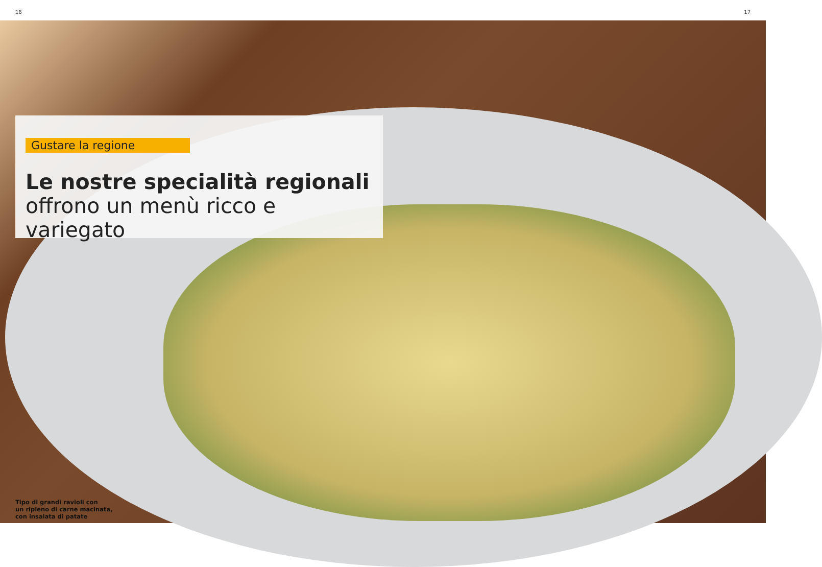16 17
Gustare la regione
Le nostre specialità regionali
offrono un menù ricco e variegato
Tipo di grandi ravioli con
un ripieno di carne macinata,
con insalata di patate